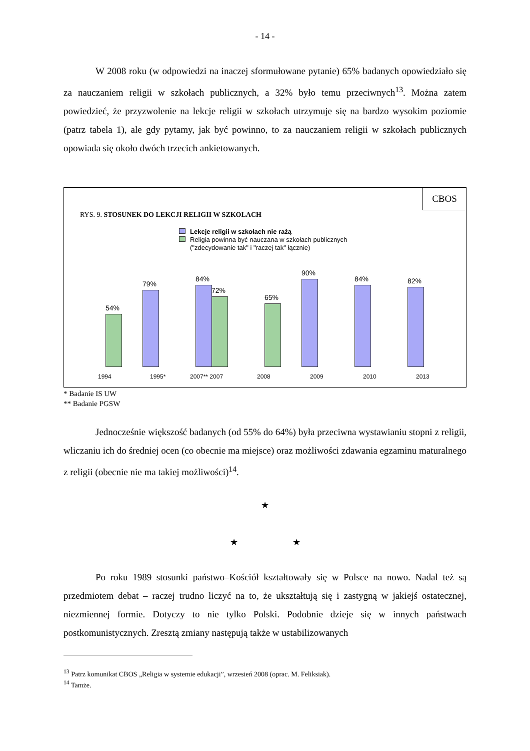- 14 -
W 2008 roku (w odpowiedzi na inaczej sformułowane pytanie) 65% badanych opowiedziało się za nauczaniem religii w szkołach publicznych, a 32% było temu przeciwnych<sup>13</sup>. Można zatem powiedzieć, że przyzwolenie na lekcje religii w szkołach utrzymuje się na bardzo wysokim poziomie (patrz tabela 1), ale gdy pytamy, jak być powinno, to za nauczaniem religii w szkołach publicznych opowiada się około dwóch trzecich ankietowanych.
CBOS
RYS. 9. STOSUNEK DO LEKCJI RELIGII W SZKOŁACH
Lekcje religii w szkołach nie rażą
Religia powinna być nauczana w szkołach publicznych
("zdecydowanie tak" i "raczej tak" łącznie)
54%
79%
84%
72%
65%
90%
84% 82%
1994 1995* 2007** 2007 2008 2009 2010 2013
* Badanie IS UW
** Badanie PGSW
Jednocześnie większość badanych (od 55% do 64%) była przeciwna wystawianiu stopni z religii, wliczaniu ich do średniej ocen (co obecnie ma miejsce) oraz możliwości zdawania egzaminu maturalnego z religii (obecnie nie ma takiej możliwości)<sup>14</sup>.
★
★ ★
Po roku 1989 stosunki państwo–Kościół kształtowały się w Polsce na nowo. Nadal też są przedmiotem debat – raczej trudno liczyć na to, że ukształtują się i zastygną w jakiejś ostatecznej, niezmiennej formie. Dotyczy to nie tylko Polski. Podobnie dzieje się w innych państwach postkomunistycznych. Zresztą zmiany następują także w ustabilizowanych
<sup>13</sup> Patrz komunikat CBOS „Religia w systemie edukacji”, wrzesień 2008 (oprac. M. Feliksiak).
<sup>14</sup> Tamże.